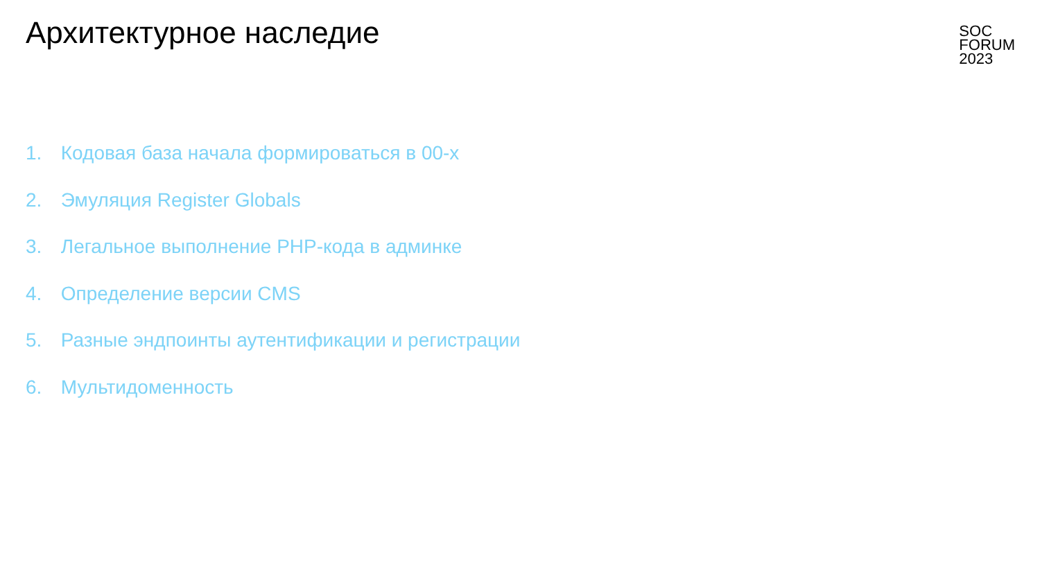Архитектурное наследие
SOC
FORUM
2023
1. Кодовая база начала формироваться в 00-х
2. Эмуляция Register Globals
3. Легальное выполнение PHP-кода в админке
4. Определение версии CMS
5. Разные эндпоинты аутентификации и регистрации
6. Мультидоменность